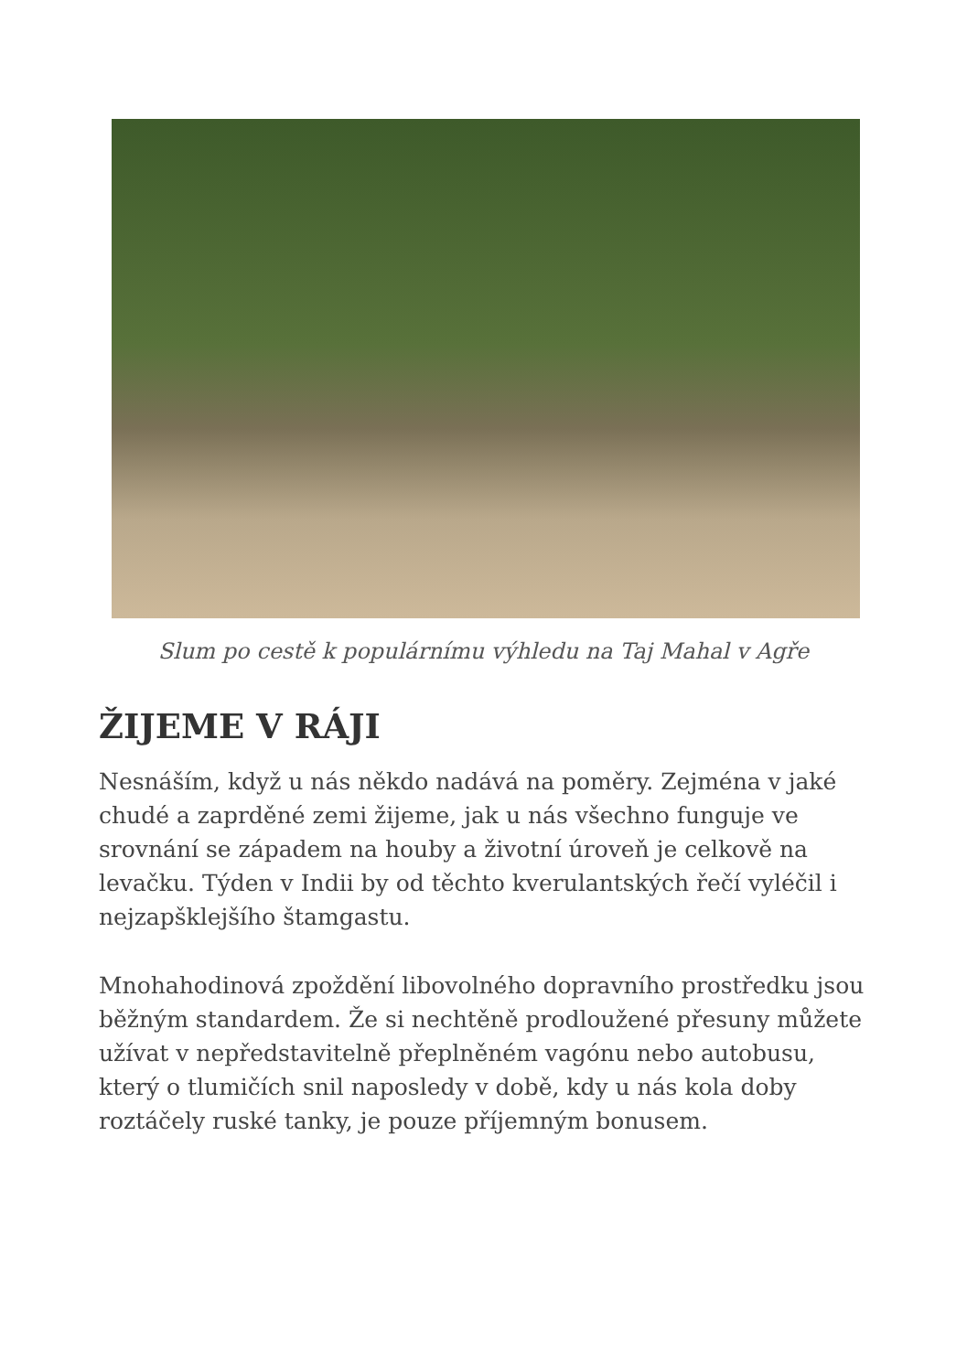Slum po cestě k populárnímu výhledu na Taj Mahal v Agře
ŽIJEME V RÁJI
Nesnáším, když u nás někdo nadává na poměry. Zejména v jaké chudé a zaprděné zemi žijeme, jak u nás všechno funguje ve srovnání se západem na houby a životní úroveň je celkově na levačku. Týden v Indii by od těchto kverulantských řečí vyléčil i nejzapšklejšího štamgastu.
Mnohahodinová zpoždění libovolného dopravního prostředku jsou běžným standardem. Že si nechtěně prodloužené přesuny můžete užívat v nepředstavitelně přeplněném vagónu nebo autobusu, který o tlumičích snil naposledy v době, kdy u nás kola doby roztáčely ruské tanky, je pouze příjemným bonusem.